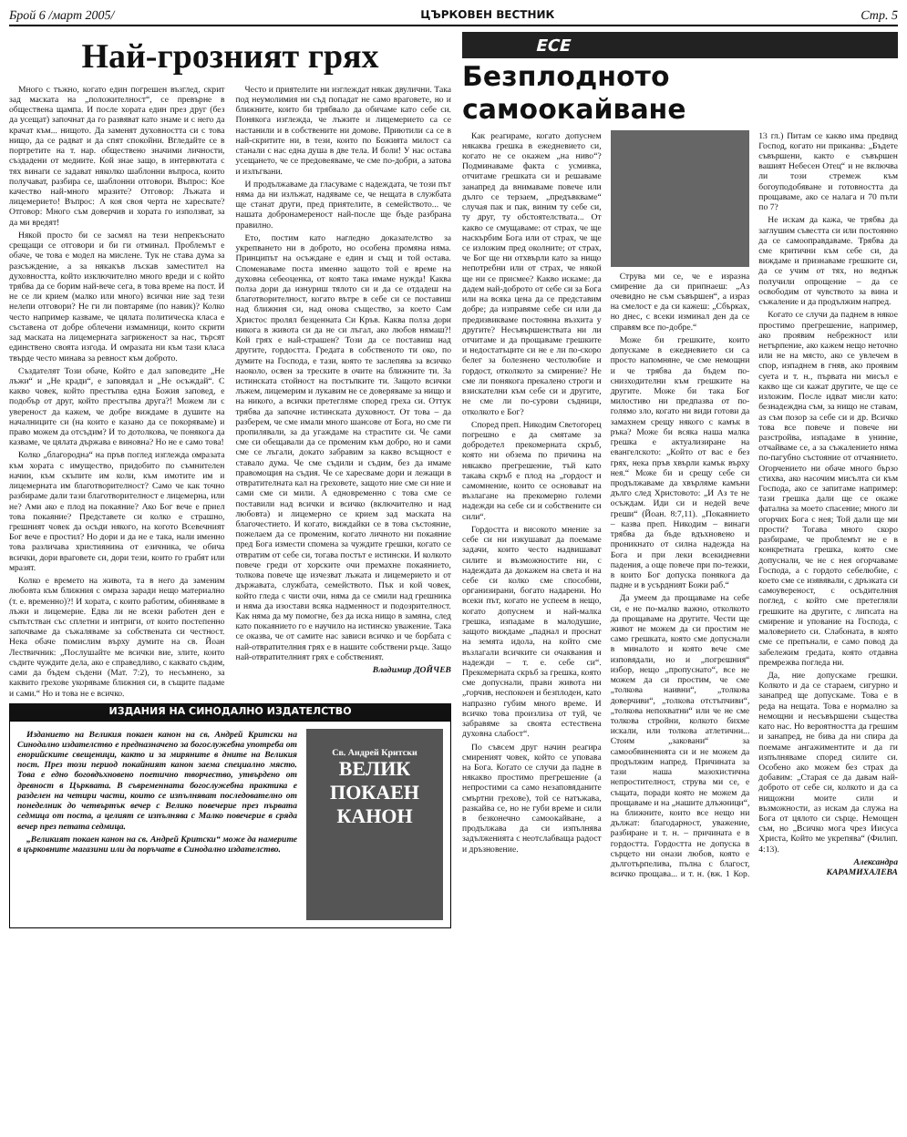Брой 6 /март 2005/ ЦЪРКОВЕН ВЕСТНИК Стр. 5
Най-грозният грях
Много с тъжно, когато един погрешен възглед, скрит зад маската на „положителност“, се превърне в обществена щампа. И после хората един през друг (без да усещат) започнат да го развяват като знаме и с него да крачат към... нищото. Да заменят духовността си с това нищо, да се радват и да спят спокойни. Вгледайте се в портретите на т. нар. обществено значими личности, създадени от медиите. Кой знае защо, в интервютата с тях винаги се задават няколко шаблонни въпроса, които получават, разбира се, шаблонни отговори. Въпрос: Кое качество най-много мразите? Отговор: Лъжата и лицемерието! Въпрос: А коя своя черта не харесвате? Отговор: Много съм доверчив и хората го използват, за да ми вредят!
Някой просто би се засмял на тези непрекъснато срещащи се отговори и би ги отминал. Проблемът е обаче, че това е модел на мислене. Тук не става дума за разсъждение, а за някакъв лъскав заместител на духовността, който изключително много вреди и с който трябва да се борим най-вече сега, в това време на пост. И не се ли крием (малко или много) всички ние зад тези нелепи отговори? Не ги ли повтаряме (по навик)? Колко често например казваме, че цялата политическа класа е съставена от добре облечени измамници, които скрити зад маската на лицемерната загриженост за нас, търсят единствено своята изгода. И омразата ни към тази класа твърде често минава за ревност към доброто.
Създателят Този обаче, Който е дал заповедите „Не лъжи“ и „Не кради“, е заповядал и „Не осъждай“. С какво човек, който престъпва една Божия заповед, е подобър от друг, който престъпва друга?! Можем ли с увереност да кажем, че добре виждаме в душите на началниците си (на които е казано да се покоряваме) и право можем да отсъдим? И то дотолкова, че понякога да казваме, че цялата държава е виновна? Но не е само това!
Колко „благородна“ на пръв поглед изглежда омразата към хората с имущество, придобито по съмнителен начин, към скъпите им коли, към имотите им и лицемерната им благотворителност? Само че как точно разбираме дали тази благотворителност е лицемерна, или не? Ами ако е плод на покаяние? Ако Бог вече е приел това покаяние? Представете си колко е страшно, грешният човек да осъди някого, на когото Всевечният Бог вече е простил? Но дори и да не е така, нали именно това различава християнина от езичника, че обича всички, дори враговете си, дори тези, които го грабят или мразят.
Колко е времето на живота, та в него да заменим любовта към ближния с омраза заради нещо материално (т. е. временно)?! И хората, с които работим, обиняваме в лъжи и лицемерие. Едва ли не всеки работен ден е съпътстван със сплетни и интриги, от които постепенно започваме да съжаляваме за собствената си честност. Нека обаче помислим върху думите на св. Йоан Лествичник: „Послушайте ме всички вие, злите, които съдите чуждите дела, ако е справедливо, с каквато съдим, сами да бъдем съдени (Мат. 7:2), то несъмнено, за каквито грехове укоряваме ближния си, в същите падаме и сами.“ Но и това не е всичко.
Често и приятелите ни изглеждат някак двулични. Така под неумолимия ни съд попадат не само враговете, но и ближните, които би трябвало да обичаме като себе си. Понякога изглежда, че лъжите и лицемерието са се настанили и в собствените ни домове. Приютили са се в най-скритите ни, в тези, които по Божията милост са станали с нас една душа в две тела. И боли! У нас остава усещането, че се предовеяваме, че сме по-добри, а затова и излъгвани.
И продължаваме да гласуваме с надеждата, че този път няма да ни излъжат, надяваме се, че нещата в службата ще станат други, пред приятелите, в семейството... че нашата добронамереност най-после ще бъде разбрана правилно.
Ето, постим като нагледно доказателство за укрепването ни в доброто, но особена промяна няма. Принципът на осъждане е един и същ и той остава. Споменаваме поста именно защото той е време на духовна себеоценка, от която така имаме нужда! Каква полза дори да изнуриш тялото си и да се отдадеш на благотворителност, когато вътре в себе си се поставиш над ближния си, над онова същество, за което Сам Христос пролял безценната Си Кръв. Каква полза дори никога в живота си да не си лъгал, ако любов нямаш?! Кой грях е най-страшен? Този да се поставиш над другите, гордостта. Гредата в собственото ти око, по думите на Господа, е тази, която те заслепява за всичко наоколо, освен за треските в очите на ближните ти. За истинската стойност на постъпките ти. Защото всички лъжем, лицемерим и лукавим не се доверяваме за нищо и на никого, а всички претегляме според греха си. Оттук трябва да започне истинската духовност. От това – да разберем, че сме имали много шансове от Бога, но сме ги пропилявали, за да угаждаме на страстите си. Че сами сме си обещавали да се променим към добро, но и сами сме се лъгали, докато забравим за какво всъщност е ставало дума. Че сме съдили и съдим, без да имаме правомощия на съдия. Че се харесваме дори и лежащи в отвратителната кал на греховете, защото ние сме си ние и сами сме си мили. А едновременно с това сме се поставили над всички и всичко (включително и над любовта) и лицемерно се крием зад маската на благочестието. И когато, виждайки се в това състояние, пожелаем да се променим, когато личното ни покаяние пред Бога измести спомена за чуждите грешки, когато се отвратим от себе си, тогава постът е истински. И колкото повече греди от хорските очи премахне покаянието, толкова повече ще изчезват лъжата и лицемерието и от държавата, службата, семейството. Пък и кой човек, който гледа с чисти очи, няма да се смили над грешника и няма да изостави всяка надменност и подозрителност. Как няма да му помогне, без да иска нищо в замяна, след като покаянието го е научило на истинско уважение. Така се оказва, че от самите нас зависи всичко и че борбата с най-отвратителния грях е в нашите собствени ръце. Защо най-отвратителният грях е собственият.
Владимир ДОЙЧЕВ
ИЗДАНИЯ НА СИНОДАЛНО ИЗДАТЕЛСТВО
Изданието на Великия покаен канон на св. Андрей Критски на Синодално издателство е предназначено за богослужебна употреба от енорийските свещеници, както и за миряните в дните на Великия пост. През този период покайният канон заема специално място. Това е едно боговдъхновено поетично творчество, утвърдено от древност в Църквата. В съвременната богослужебна практика е разделен на четири части, които се изпълняват последователно от понеделник до четвъртък вечер с Велико повечерие през първата седмица от поста, а целият се изпълнява с Малко повечерие в сряда вечер през петата седмица.
„Великият покаен канон на св. Андрей Критски“ може да намерите в църковните магазини или да поръчате в Синодално издателство.
Св. Андрей Критски
ВЕЛИК
ПОКАЕН
КАНОН
ЕСЕ
Безплодното самоокайване
Как реагираме, когато допуснем някаква грешка в ежедневието си, когато не се окажем „на ниво“? Подминаваме факта с усмивка, отчитаме грешката си и решаваме занапред да внимаваме повече или дълго се терзаем, „предъвкваме“ случая пак и пак, виним ту себе си, ту друг, ту обстоятелствата... От какво се смущаваме: от страх, че ще наскърбим Бога или от страх, че ще се изложим пред околните; от страх, че Бог ще ни отхвърли като за нищо непотребни или от страх, че някой ще ни се присмее? Какво искаме: да дадем най-доброто от себе си за Бога или на всяка цена да се представим добре; да изправяме себе си или да предизвикваме постоянна възхита у другите? Несъвършенствата ни ли отчитаме и да прощаваме грешките и недостатъците си не е ли по-скоро белег за болезнено честолюбие и гордост, отколкото за смирение? Не сме ли понякога прекалено строги и взискателни към себе си и другите, не сме ли по-сурови съдници, отколкото е Бог?
Според преп. Никодим Светогорец погрешно е да смятаме за добродетел прекомерната скръб, която ни обзема по причина на някакво прегрешение, тъй като такава скръб е плод на „гордост и самомнение, които се основават на възлагане на прекомерно големи надежди на себе си и собствените си сили“.
Гордостта и високото мнение за себе си ни изкушават да поемаме задачи, които често надвишават силите и възможностите ни, с надеждата да докажем на света и на себе си колко сме способни, организирани, богато надарени. Но всеки път, когато не успеем в нещо, когато допуснем и най-малка грешка, изпадаме в малодушие, защото виждаме „паднал и проснат на земята идола, на който сме възлагали всичките си очаквания и надежди – т. е. себе си“. Прекомерната скръб за грешка, която сме допуснали, прави живота ни „горчив, неспокоен и безплоден, като напразно губим много време. И всичко това произлиза от туй, че забравяме за своята естествена духовна слабост“.
По съвсем друг начин реагира смиреният човек, който се уповава на Бога. Когато се случи да падне в някакво простимо прегрешение (а непростими са само незаповяданите смъртни грехове), той се натъжава, разкайва се, но не губи време и сили в безконечно самоокайване, а продължава да си изпълнява задълженията с неотслабваща радост и дръзновение.
Струва ми се, че е изразна смирение да си припнаеш: „Аз очевидно не съм съвършен“, а израз на смелост е да си кажеш: „Сбърках, но днес, с всеки изминал ден да се справям все по-добре.“
Може би грешките, които допускаме в ежедневието си са просто напомняне, че сме немощни и че трябва да бъдем по-снизходителни към грешките на другите. Може би така Бог милостиво ни предпазва от по-голямо зло, когато ни види готови да замахнем срещу някого с камък в ръка? Може би всяка наша малка грешка е актуализиране на евангелското: „Който от вас е без грях, нека пръв хвърли камък върху нея.“ Може би и срещу себе си продължаваме да хвърляме камъни дълго след Христовото: „И Аз те не осъждам. Иди си и недей вече греши“ (Йоан. 8:7,11). „Покаянието – казва преп. Никодим – винаги трябва да бъде вдъхновено и проникнато от силна надежда на Бога и при леки всекидневни падения, а още повече при по-тежки, в които Бог допуска понякога да падне и в усърдният Божи раб.“
Да умеем да прощаваме на себе си, е не по-малко важно, отколкото да прощаваме на другите. Чести ще живот не можем да си простим не само грешката, която сме допуснали в миналото и която вече сме изповядали, но и „погрешния“ избор, нещо „пропуснато“, все не можем да си простим, че сме „толкова наивни“, „толкова доверчиви“, „толкова отстъпчиви“, „толкова непохватни“ или че не сме толкова стройни, колкото бихме искали, или толкова атлетични... Стоим „заковани“ за самообвиненията си и не можем да продължим напред. Причината за тази наша мазохистична непростителност, струва ми се, е същата, поради която не можем да прощаваме и на „нашите длъжници“, на ближните, които все нещо ни дължат: благодарност, уважение, разбиране и т. н. – причината е в гордостта. Гордостта не допуска в сърцето ни онази любов, която е дълготърпелива, пълна с благост, всичко прощава... и т. н. (вж. 1 Кор. 13 гл.) Питам се какво има предвид Господ, когато ни приканва: „Бъдете съвършени, както е съвършен вашият Небесен Отец“ и не включва ли този стремеж към богоуподобяване и готовността да прощаваме, ако се налага и 70 пъти по 7?
Не искам да кажа, че трябва да заглушим съвестта си или постоянно да се самооправдаваме. Трябва да сме критични към себе си, да виждаме и признаваме грешките си, да се учим от тях, но веднъж получили опрощение – да се освободим от чувството за вина и съжаление и да продължим напред.
Когато се случи да паднем в някое простимо прегрешение, например, ако проявим небрежност или нетърпение, ако кажем нещо неточно или не на място, ако се увлечем в спор, изпаднем в гняв, ако проявим суета и т. н., първата ни мисъл е какво ще си кажат другите, че ще се изложим. После идват мисли като: безнадеждна съм, за нищо не ставам, аз съм позор за себе си и др. Всичко това все повече и повече ни разстройва, изпадаме в униние, отчайваме се, а за съжалението няма по-пагубно състояние от отчаянието. Огорчението ни обаче много бързо стихва, ако насочим мисълта си към Господа, ако се запитаме например: тази грешка дали ще се окаже фатална за моето спасение; много ли огорчих Бога с нея; Той дали ще ми прости? Тогава много скоро разбираме, че проблемът не е в конкретната грешка, която сме допуснали, че не с нея огорчаваме Господа, а с гордото себелюбие, с което сме се изявявали, с дръзката си самоувереност, с осъдителния поглед, с който сме претегляли грешките на другите, с липсата на смирение и упование на Господа, с маловерието си. Слабоната, в която сме се препънали, е само повод да забележим гредата, която отдавна премрежва погледа ни.
Да, ние допускаме грешки. Колкото и да се стараем, сигурно и занапред ще допускаме. Това е в реда на нещата. Това е нормално за немощни и несъвършени същества като нас. Но вероятността да грешим и занапред, не бива да ни спира да поемаме ангажиментите и да ги изпълняваме според силите си. Особено ако можем без страх да добавим: „Старая се да давам най-доброто от себе си, колкото и да са нищожни моите сили и възможности, аз искам да служа на Бога от цялото си сърце. Немощен съм, но „Всичко мога чрез Иисуса Христа, Който ме укрепява“ (Филип. 4:13).
Александра
КАРАМИХАЛЕВА